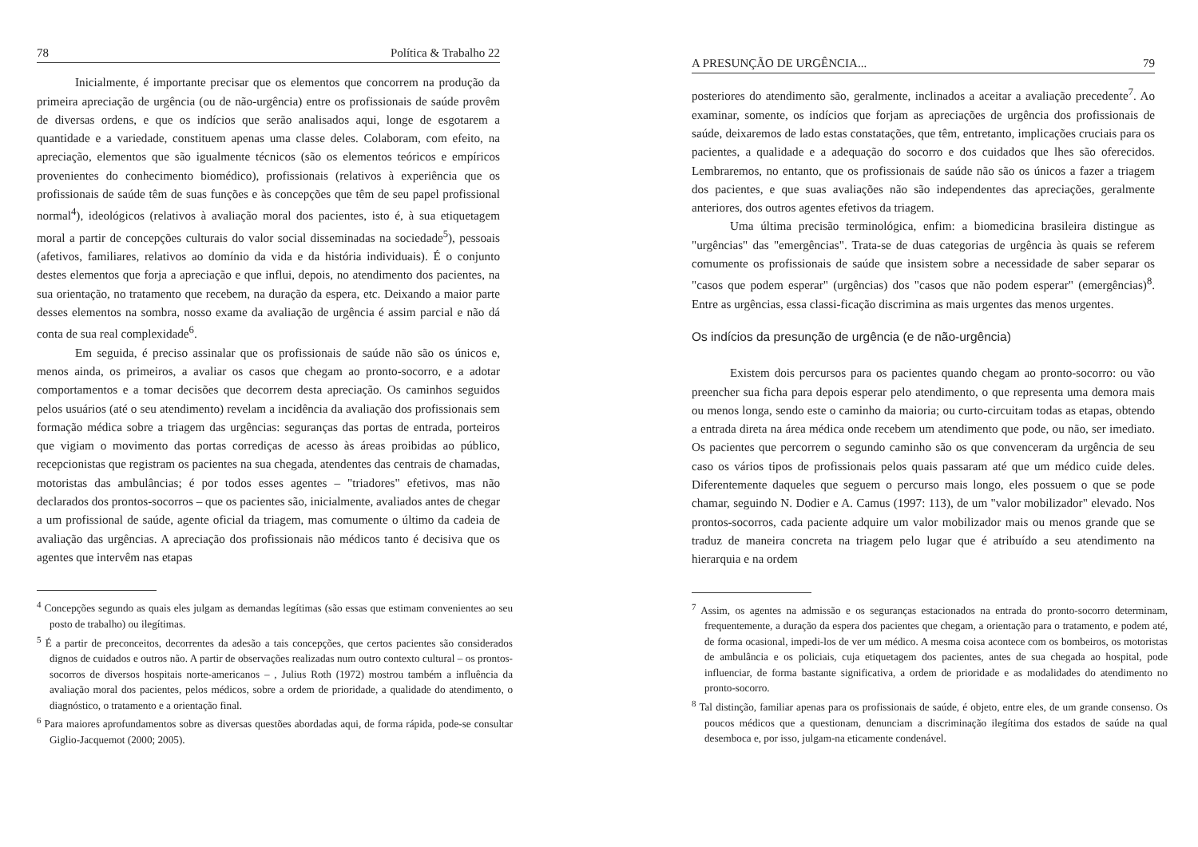78 Política & Trabalho 22
Inicialmente, é importante precisar que os elementos que concorrem na produção da primeira apreciação de urgência (ou de não-urgência) entre os profissionais de saúde provêm de diversas ordens, e que os indícios que serão analisados aqui, longe de esgotarem a quantidade e a variedade, constituem apenas uma classe deles. Colaboram, com efeito, na apreciação, elementos que são igualmente técnicos (são os elementos teóricos e empíricos provenientes do conhecimento biomédico), profissionais (relativos à experiência que os profissionais de saúde têm de suas funções e às concepções que têm de seu papel profissional normal<sup>4</sup>), ideológicos (relativos à avaliação moral dos pacientes, isto é, à sua etiquetagem moral a partir de concepções culturais do valor social disseminadas na sociedade<sup>5</sup>), pessoais (afetivos, familiares, relativos ao domínio da vida e da história individuais). É o conjunto destes elementos que forja a apreciação e que influi, depois, no atendimento dos pacientes, na sua orientação, no tratamento que recebem, na duração da espera, etc. Deixando a maior parte desses elementos na sombra, nosso exame da avaliação de urgência é assim parcial e não dá conta de sua real complexidade<sup>6</sup>.
Em seguida, é preciso assinalar que os profissionais de saúde não são os únicos e, menos ainda, os primeiros, a avaliar os casos que chegam ao pronto-socorro, e a adotar comportamentos e a tomar decisões que decorrem desta apreciação. Os caminhos seguidos pelos usuários (até o seu atendimento) revelam a incidência da avaliação dos profissionais sem formação médica sobre a triagem das urgências: seguranças das portas de entrada, porteiros que vigiam o movimento das portas corrediças de acesso às áreas proibidas ao público, recepcionistas que registram os pacientes na sua chegada, atendentes das centrais de chamadas, motoristas das ambulâncias; é por todos esses agentes – "triadores" efetivos, mas não declarados dos prontos-socorros – que os pacientes são, inicialmente, avaliados antes de chegar a um profissional de saúde, agente oficial da triagem, mas comumente o último da cadeia de avaliação das urgências. A apreciação dos profissionais não médicos tanto é decisiva que os agentes que intervêm nas etapas
<sup>4</sup> Concepções segundo as quais eles julgam as demandas legítimas (são essas que estimam convenientes ao seu posto de trabalho) ou ilegítimas.
<sup>5</sup> É a partir de preconceitos, decorrentes da adesão a tais concepções, que certos pacientes são considerados dignos de cuidados e outros não. A partir de observações realizadas num outro contexto cultural – os prontos-socorros de diversos hospitais norte-americanos – , Julius Roth (1972) mostrou também a influência da avaliação moral dos pacientes, pelos médicos, sobre a ordem de prioridade, a qualidade do atendimento, o diagnóstico, o tratamento e a orientação final.
<sup>6</sup> Para maiores aprofundamentos sobre as diversas questões abordadas aqui, de forma rápida, pode-se consultar Giglio-Jacquemot (2000; 2005).
A PRESUNÇÃO DE URGÊNCIA... 79
posteriores do atendimento são, geralmente, inclinados a aceitar a avaliação precedente<sup>7</sup>. Ao examinar, somente, os indícios que forjam as apreciações de urgência dos profissionais de saúde, deixaremos de lado estas constatações, que têm, entretanto, implicações cruciais para os pacientes, a qualidade e a adequação do socorro e dos cuidados que lhes são oferecidos. Lembraremos, no entanto, que os profissionais de saúde não são os únicos a fazer a triagem dos pacientes, e que suas avaliações não são independentes das apreciações, geralmente anteriores, dos outros agentes efetivos da triagem.
Uma última precisão terminológica, enfim: a biomedicina brasileira distingue as "urgências" das "emergências". Trata-se de duas categorias de urgência às quais se referem comumente os profissionais de saúde que insistem sobre a necessidade de saber separar os "casos que podem esperar" (urgências) dos "casos que não podem esperar" (emergências)<sup>8</sup>. Entre as urgências, essa classi-ficação discrimina as mais urgentes das menos urgentes.
Os indícios da presunção de urgência (e de não-urgência)
Existem dois percursos para os pacientes quando chegam ao pronto-socorro: ou vão preencher sua ficha para depois esperar pelo atendimento, o que representa uma demora mais ou menos longa, sendo este o caminho da maioria; ou curto-circuitam todas as etapas, obtendo a entrada direta na área médica onde recebem um atendimento que pode, ou não, ser imediato. Os pacientes que percorrem o segundo caminho são os que convenceram da urgência de seu caso os vários tipos de profissionais pelos quais passaram até que um médico cuide deles. Diferentemente daqueles que seguem o percurso mais longo, eles possuem o que se pode chamar, seguindo N. Dodier e A. Camus (1997: 113), de um "valor mobilizador" elevado. Nos prontos-socorros, cada paciente adquire um valor mobilizador mais ou menos grande que se traduz de maneira concreta na triagem pelo lugar que é atribuído a seu atendimento na hierarquia e na ordem
<sup>7</sup> Assim, os agentes na admissão e os seguranças estacionados na entrada do pronto-socorro determinam, frequentemente, a duração da espera dos pacientes que chegam, a orientação para o tratamento, e podem até, de forma ocasional, impedi-los de ver um médico. A mesma coisa acontece com os bombeiros, os motoristas de ambulância e os policiais, cuja etiquetagem dos pacientes, antes de sua chegada ao hospital, pode influenciar, de forma bastante significativa, a ordem de prioridade e as modalidades do atendimento no pronto-socorro.
<sup>8</sup> Tal distinção, familiar apenas para os profissionais de saúde, é objeto, entre eles, de um grande consenso. Os poucos médicos que a questionam, denunciam a discriminação ilegítima dos estados de saúde na qual desemboca e, por isso, julgam-na eticamente condenável.